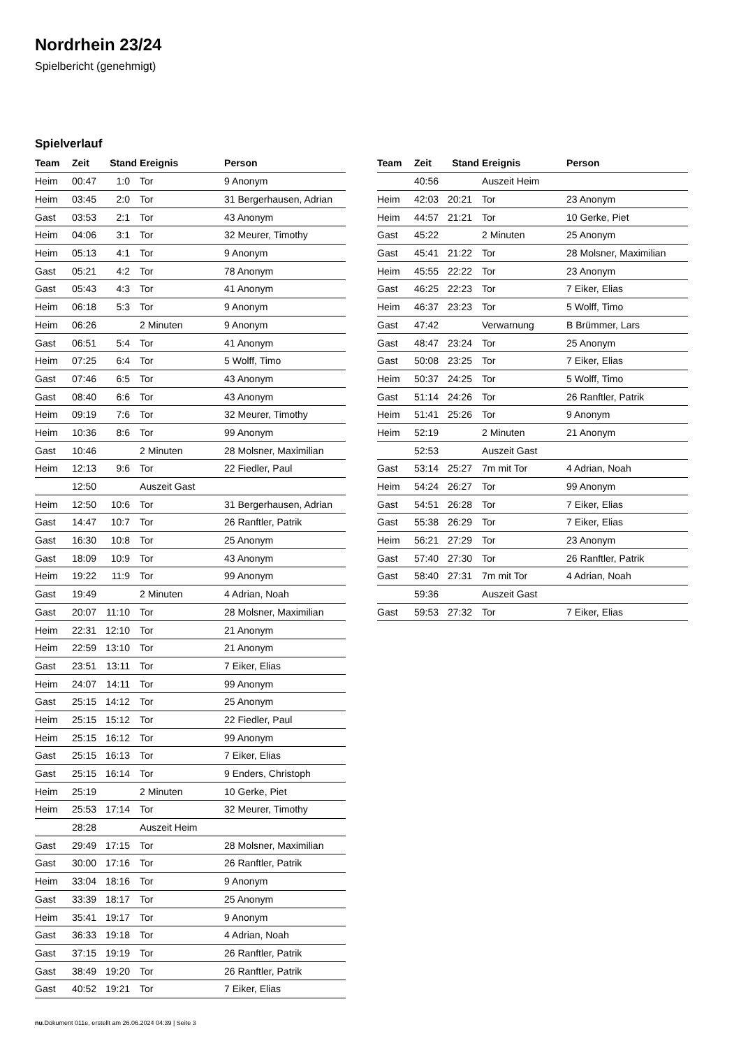Nordrhein 23/24
Spielbericht (genehmigt)
Spielverlauf
| Team | Zeit | Stand | Ereignis | Person |
| --- | --- | --- | --- | --- |
| Heim | 00:47 | 1:0 | Tor | 9 Anonym |
| Heim | 03:45 | 2:0 | Tor | 31 Bergerhausen, Adrian |
| Gast | 03:53 | 2:1 | Tor | 43 Anonym |
| Heim | 04:06 | 3:1 | Tor | 32 Meurer, Timothy |
| Heim | 05:13 | 4:1 | Tor | 9 Anonym |
| Gast | 05:21 | 4:2 | Tor | 78 Anonym |
| Gast | 05:43 | 4:3 | Tor | 41 Anonym |
| Heim | 06:18 | 5:3 | Tor | 9 Anonym |
| Heim | 06:26 | | 2 Minuten | 9 Anonym |
| Gast | 06:51 | 5:4 | Tor | 41 Anonym |
| Heim | 07:25 | 6:4 | Tor | 5 Wolff, Timo |
| Gast | 07:46 | 6:5 | Tor | 43 Anonym |
| Gast | 08:40 | 6:6 | Tor | 43 Anonym |
| Heim | 09:19 | 7:6 | Tor | 32 Meurer, Timothy |
| Heim | 10:36 | 8:6 | Tor | 99 Anonym |
| Gast | 10:46 | | 2 Minuten | 28 Molsner, Maximilian |
| Heim | 12:13 | 9:6 | Tor | 22 Fiedler, Paul |
| | 12:50 | | Auszeit Gast | |
| Heim | 12:50 | 10:6 | Tor | 31 Bergerhausen, Adrian |
| Gast | 14:47 | 10:7 | Tor | 26 Ranftler, Patrik |
| Gast | 16:30 | 10:8 | Tor | 25 Anonym |
| Gast | 18:09 | 10:9 | Tor | 43 Anonym |
| Heim | 19:22 | 11:9 | Tor | 99 Anonym |
| Gast | 19:49 | | 2 Minuten | 4 Adrian, Noah |
| Gast | 20:07 | 11:10 | Tor | 28 Molsner, Maximilian |
| Heim | 22:31 | 12:10 | Tor | 21 Anonym |
| Heim | 22:59 | 13:10 | Tor | 21 Anonym |
| Gast | 23:51 | 13:11 | Tor | 7 Eiker, Elias |
| Heim | 24:07 | 14:11 | Tor | 99 Anonym |
| Gast | 25:15 | 14:12 | Tor | 25 Anonym |
| Heim | 25:15 | 15:12 | Tor | 22 Fiedler, Paul |
| Heim | 25:15 | 16:12 | Tor | 99 Anonym |
| Gast | 25:15 | 16:13 | Tor | 7 Eiker, Elias |
| Gast | 25:15 | 16:14 | Tor | 9 Enders, Christoph |
| Heim | 25:19 | | 2 Minuten | 10 Gerke, Piet |
| Heim | 25:53 | 17:14 | Tor | 32 Meurer, Timothy |
| | 28:28 | | Auszeit Heim | |
| Gast | 29:49 | 17:15 | Tor | 28 Molsner, Maximilian |
| Gast | 30:00 | 17:16 | Tor | 26 Ranftler, Patrik |
| Heim | 33:04 | 18:16 | Tor | 9 Anonym |
| Gast | 33:39 | 18:17 | Tor | 25 Anonym |
| Heim | 35:41 | 19:17 | Tor | 9 Anonym |
| Gast | 36:33 | 19:18 | Tor | 4 Adrian, Noah |
| Gast | 37:15 | 19:19 | Tor | 26 Ranftler, Patrik |
| Gast | 38:49 | 19:20 | Tor | 26 Ranftler, Patrik |
| Gast | 40:52 | 19:21 | Tor | 7 Eiker, Elias |
| Team | Zeit | Stand | Ereignis | Person |
| --- | --- | --- | --- | --- |
| | 40:56 | | Auszeit Heim | |
| Heim | 42:03 | 20:21 | Tor | 23 Anonym |
| Heim | 44:57 | 21:21 | Tor | 10 Gerke, Piet |
| Gast | 45:22 | | 2 Minuten | 25 Anonym |
| Gast | 45:41 | 21:22 | Tor | 28 Molsner, Maximilian |
| Heim | 45:55 | 22:22 | Tor | 23 Anonym |
| Gast | 46:25 | 22:23 | Tor | 7 Eiker, Elias |
| Heim | 46:37 | 23:23 | Tor | 5 Wolff, Timo |
| Gast | 47:42 | | Verwarnung | B Brümmer, Lars |
| Gast | 48:47 | 23:24 | Tor | 25 Anonym |
| Gast | 50:08 | 23:25 | Tor | 7 Eiker, Elias |
| Heim | 50:37 | 24:25 | Tor | 5 Wolff, Timo |
| Gast | 51:14 | 24:26 | Tor | 26 Ranftler, Patrik |
| Heim | 51:41 | 25:26 | Tor | 9 Anonym |
| Heim | 52:19 | | 2 Minuten | 21 Anonym |
| | 52:53 | | Auszeit Gast | |
| Gast | 53:14 | 25:27 | 7m mit Tor | 4 Adrian, Noah |
| Heim | 54:24 | 26:27 | Tor | 99 Anonym |
| Gast | 54:51 | 26:28 | Tor | 7 Eiker, Elias |
| Gast | 55:38 | 26:29 | Tor | 7 Eiker, Elias |
| Heim | 56:21 | 27:29 | Tor | 23 Anonym |
| Gast | 57:40 | 27:30 | Tor | 26 Ranftler, Patrik |
| Gast | 58:40 | 27:31 | 7m mit Tor | 4 Adrian, Noah |
| | 59:36 | | Auszeit Gast | |
| Gast | 59:53 | 27:32 | Tor | 7 Eiker, Elias |
nu.Dokument 011e, erstellt am 26.06.2024 04:39 | Seite 3